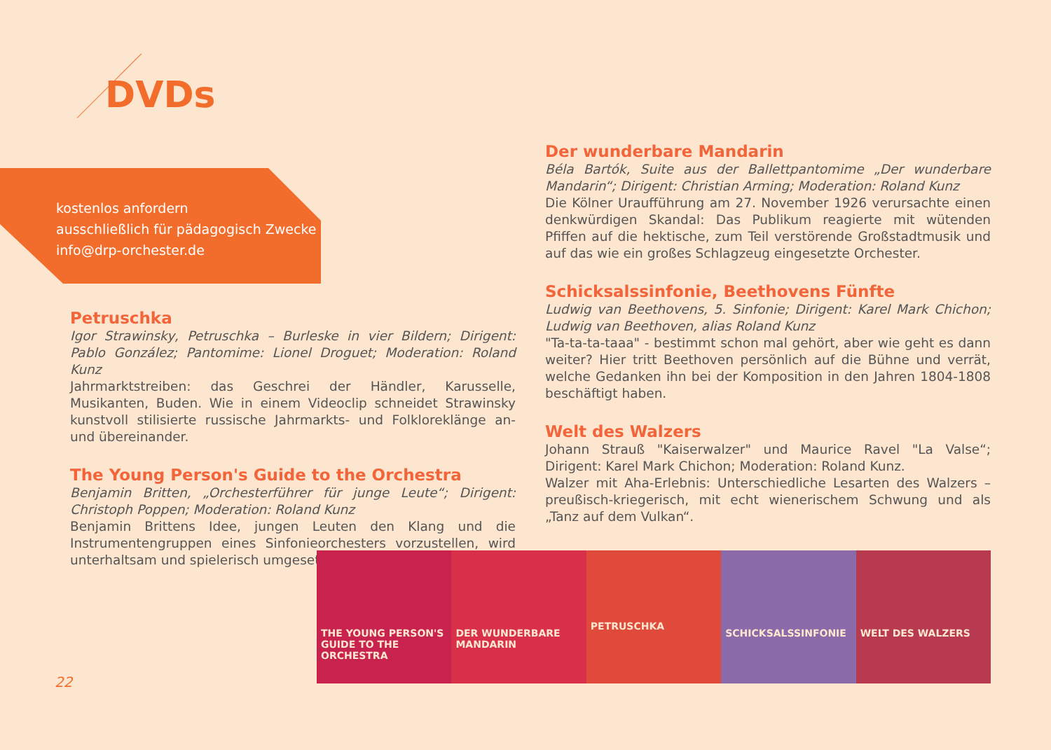DVDs
kostenlos anfordern
ausschließlich für pädagogisch Zwecke
info@drp-orchester.de
Petruschka
Igor Strawinsky, Petruschka – Burleske in vier Bildern; Dirigent: Pablo González; Pantomime: Lionel Droguet; Moderation: Roland Kunz
Jahrmarktstreiben: das Geschrei der Händler, Karusselle, Musikanten, Buden. Wie in einem Videoclip schneidet Strawinsky kunstvoll stilisierte russische Jahrmarkts- und Folkloreklänge an- und übereinander.
The Young Person's Guide to the Orchestra
Benjamin Britten, „Orchesterführer für junge Leute“; Dirigent: Christoph Poppen; Moderation: Roland Kunz
Benjamin Brittens Idee, jungen Leuten den Klang und die Instrumentengruppen eines Sinfonieorchesters vorzustellen, wird unterhaltsam und spielerisch umgesetzt.
Der wunderbare Mandarin
Béla Bartók, Suite aus der Ballettpantomime „Der wunderbare Mandarin“; Dirigent: Christian Arming; Moderation: Roland Kunz
Die Kölner Uraufführung am 27. November 1926 verursachte einen denkwürdigen Skandal: Das Publikum reagierte mit wütenden Pfiffen auf die hektische, zum Teil verstörende Großstadtmusik und auf das wie ein großes Schlagzeug eingesetzte Orchester.
Schicksalssinfonie, Beethovens Fünfte
Ludwig van Beethovens, 5. Sinfonie; Dirigent: Karel Mark Chichon; Ludwig van Beethoven, alias Roland Kunz
"Ta-ta-ta-taaa" - bestimmt schon mal gehört, aber wie geht es dann weiter? Hier tritt Beethoven persönlich auf die Bühne und verrät, welche Gedanken ihn bei der Komposition in den Jahren 1804-1808 beschäftigt haben.
Welt des Walzers
Johann Strauß "Kaiserwalzer" und Maurice Ravel "La Valse“; Dirigent: Karel Mark Chichon; Moderation: Roland Kunz.
Walzer mit Aha-Erlebnis: Unterschiedliche Lesarten des Walzers – preußisch-kriegerisch, mit echt wienerischem Schwung und als „Tanz auf dem Vulkan“.
THE YOUNG PERSON'S GUIDE TO THE ORCHESTRA
DER WUNDERBARE MANDARIN
PETRUSCHKA
SCHICKSALSSINFONIE WELT DES WALZERS
22